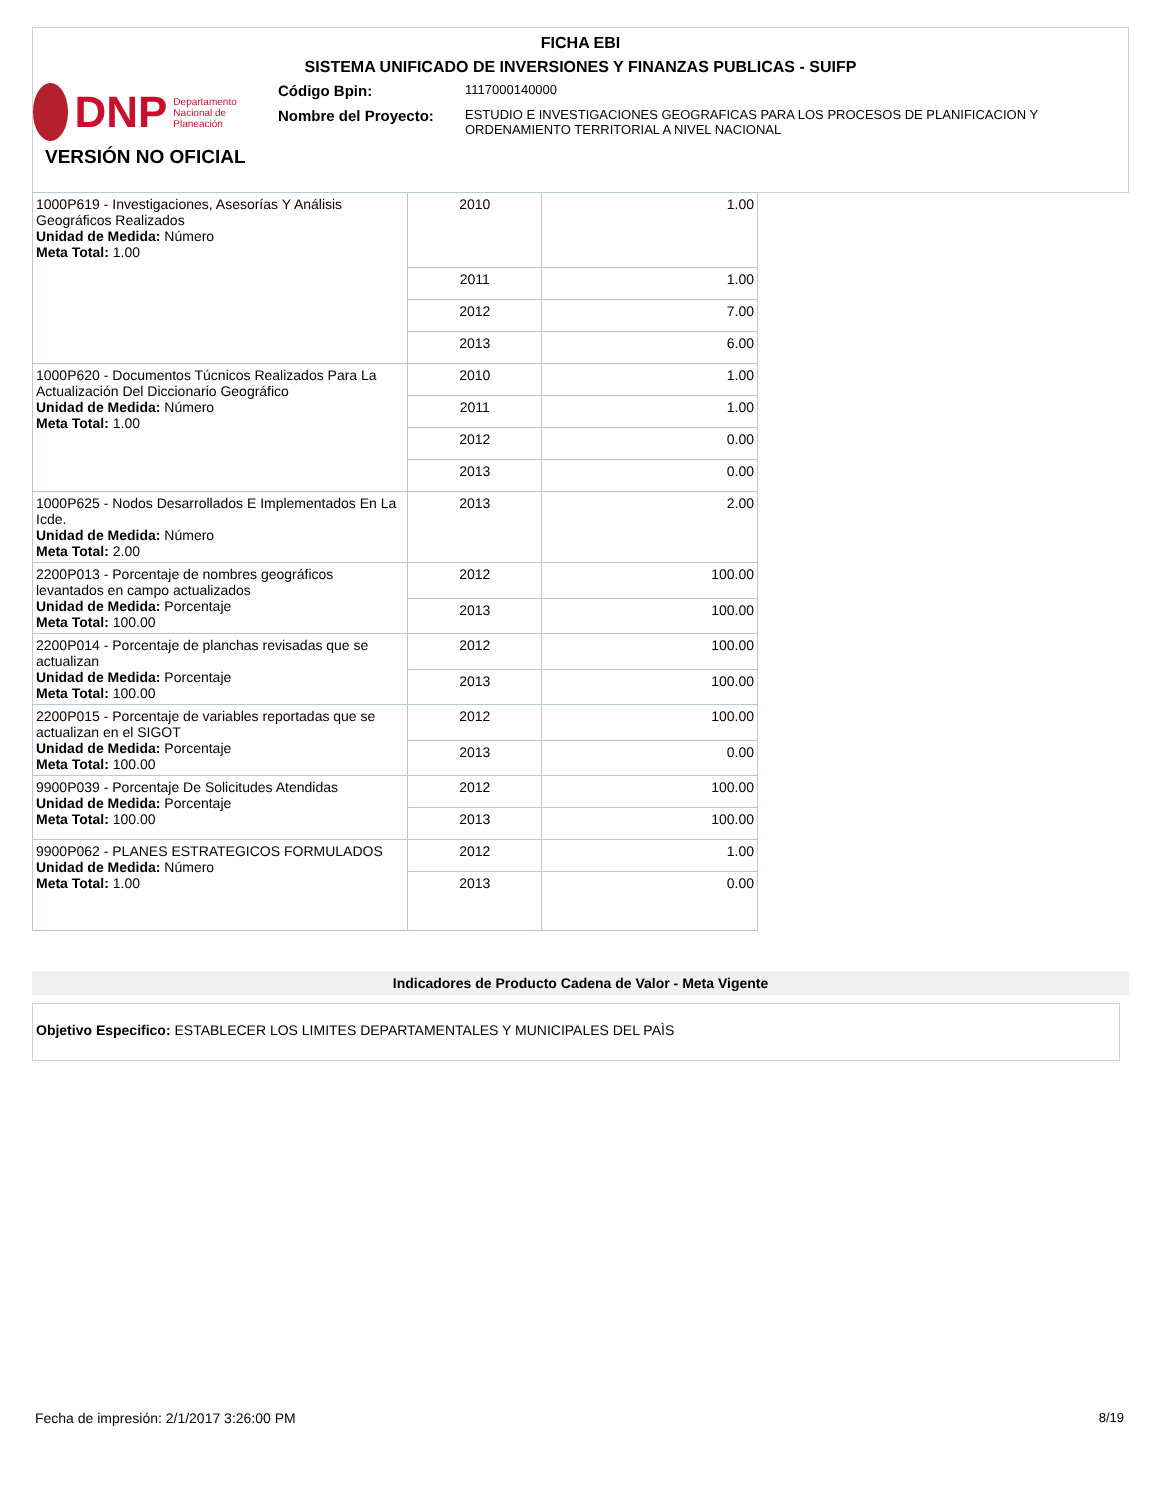FICHA EBI
SISTEMA UNIFICADO DE INVERSIONES Y FINANZAS PUBLICAS - SUIFP
DNP Departamento Nacional de Planeación
Código Bpin:
1117000140000
Nombre del Proyecto:
ESTUDIO E INVESTIGACIONES GEOGRAFICAS PARA LOS PROCESOS DE PLANIFICACION Y ORDENAMIENTO TERRITORIAL A NIVEL NACIONAL
VERSIÓN NO OFICIAL
| 1000P619 - Investigaciones, Asesorías Y Análisis Geográficos Realizados Unidad de Medida: Número Meta Total: 1.00 | 2010 | 1.00 |
| | 2011 | 1.00 |
| | 2012 | 7.00 |
| | 2013 | 6.00 |
| 1000P620 - Documentos Túcnicos Realizados Para La Actualización Del Diccionario Geográfico Unidad de Medida: Número Meta Total: 1.00 | 2010 | 1.00 |
| | 2011 | 1.00 |
| | 2012 | 0.00 |
| | 2013 | 0.00 |
| 1000P625 - Nodos Desarrollados E Implementados En La Icde. Unidad de Medida: Número Meta Total: 2.00 | 2013 | 2.00 |
| 2200P013 - Porcentaje de nombres geográficos levantados en campo actualizados Unidad de Medida: Porcentaje Meta Total: 100.00 | 2012 | 100.00 |
| | 2013 | 100.00 |
| 2200P014 - Porcentaje de planchas revisadas que se actualizan Unidad de Medida: Porcentaje Meta Total: 100.00 | 2012 | 100.00 |
| | 2013 | 100.00 |
| 2200P015 - Porcentaje de variables reportadas que se actualizan en el SIGOT Unidad de Medida: Porcentaje Meta Total: 100.00 | 2012 | 100.00 |
| | 2013 | 0.00 |
| 9900P039 - Porcentaje De Solicitudes Atendidas Unidad de Medida: Porcentaje Meta Total: 100.00 | 2012 | 100.00 |
| | 2013 | 100.00 |
| 9900P062 - PLANES ESTRATEGICOS FORMULADOS Unidad de Medida: Número Meta Total: 1.00 | 2012 | 1.00 |
| | 2013 | 0.00 |
Indicadores de Producto Cadena de Valor - Meta Vigente
Objetivo Especifico: ESTABLECER LOS LIMITES DEPARTAMENTALES Y MUNICIPALES DEL PAÌS
Fecha de impresión: 2/1/2017 3:26:00 PM
8/19